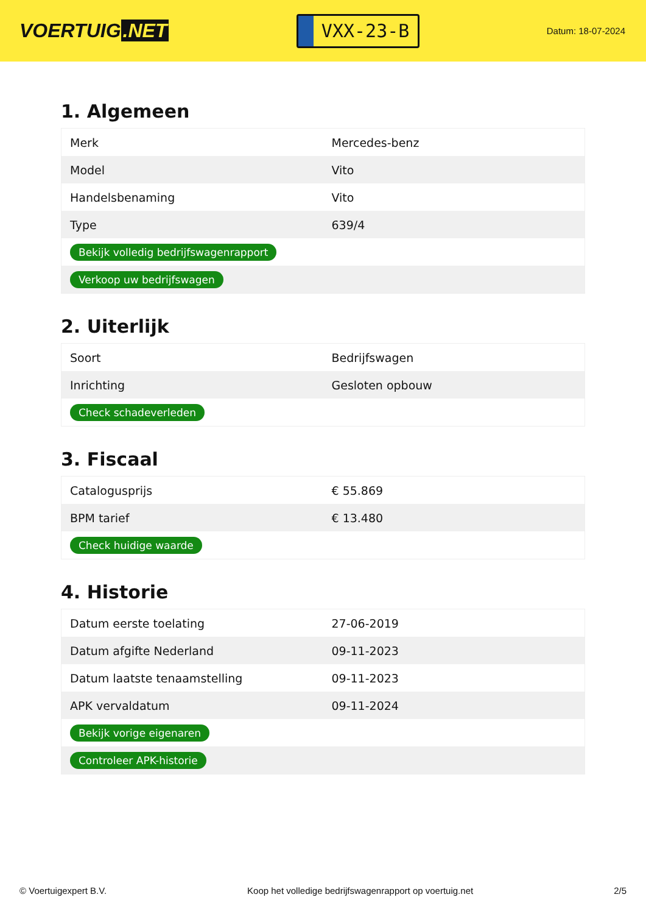VOERTUIG.NET
VXX-23-B
Datum: 18-07-2024
1. Algemeen
| Merk | Mercedes-benz |
| Model | Vito |
| Handelsbenaming | Vito |
| Type | 639/4 |
| Bekijk volledig bedrijfswagenrapport | |
| Verkoop uw bedrijfswagen | |
2. Uiterlijk
| Soort | Bedrijfswagen |
| Inrichting | Gesloten opbouw |
| Check schadeverleden | |
3. Fiscaal
| Catalogusprijs | € 55.869 |
| BPM tarief | € 13.480 |
| Check huidige waarde | |
4. Historie
| Datum eerste toelating | 27-06-2019 |
| Datum afgifte Nederland | 09-11-2023 |
| Datum laatste tenaamstelling | 09-11-2023 |
| APK vervaldatum | 09-11-2024 |
| Bekijk vorige eigenaren | |
| Controleer APK-historie | |
© Voertuigexpert B.V. Koop het volledige bedrijfswagenrapport op voertuig.net 2/5